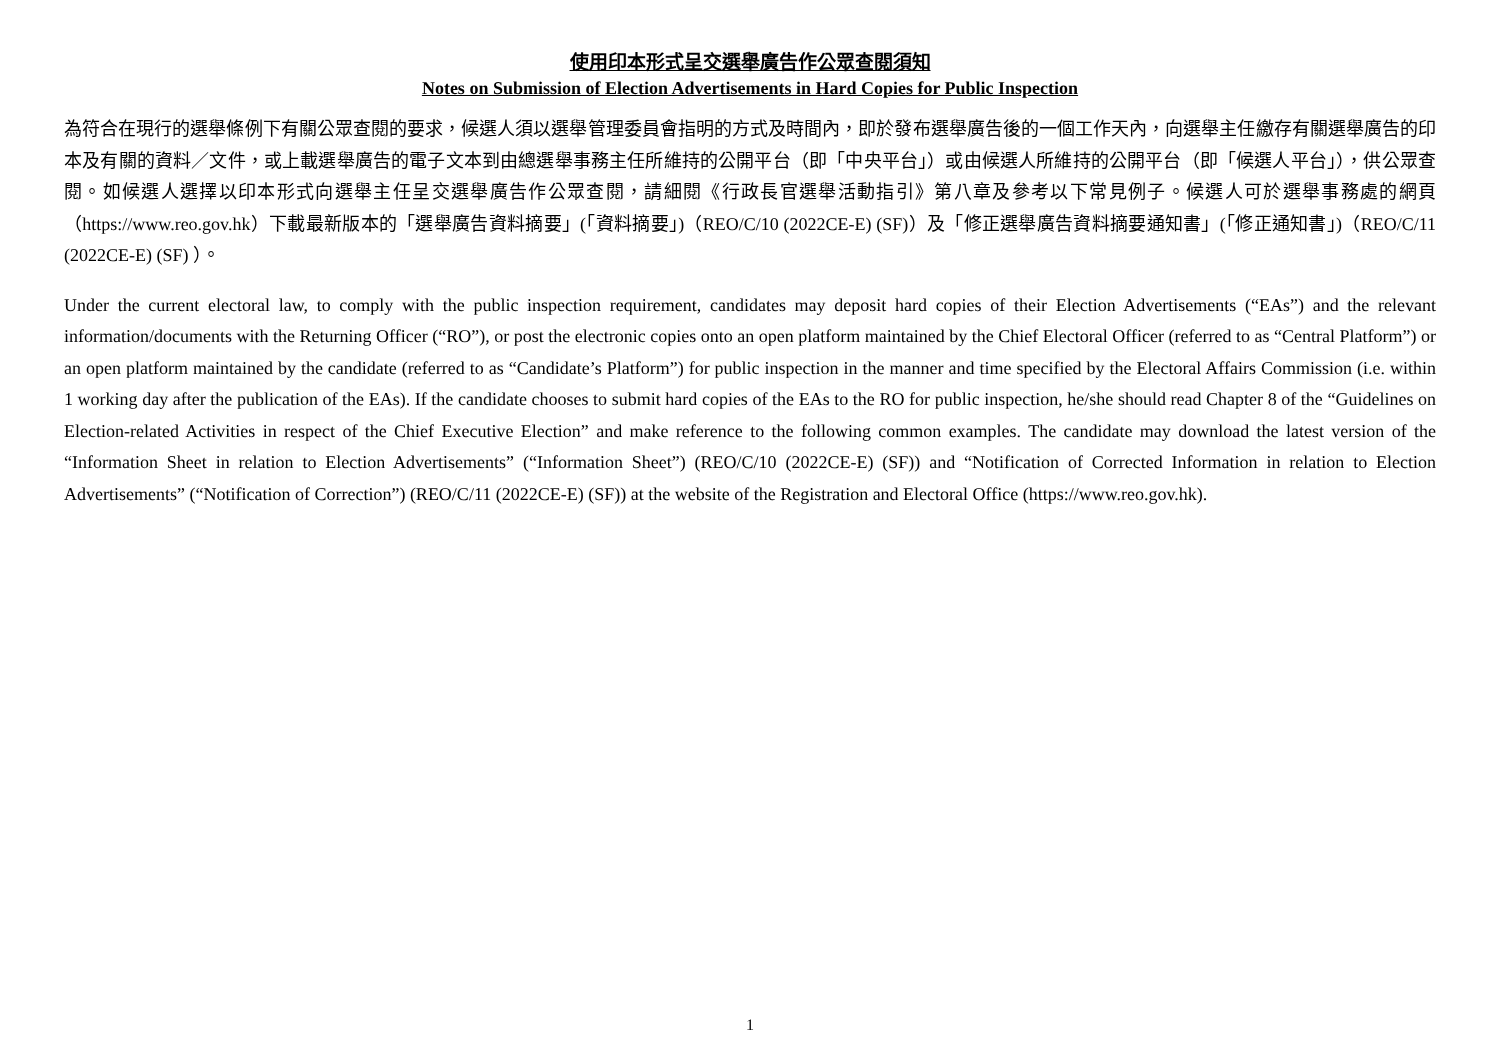使用印本形式呈交選舉廣告作公眾查閱須知
Notes on Submission of Election Advertisements in Hard Copies for Public Inspection
為符合在現行的選舉條例下有關公眾查閱的要求，候選人須以選舉管理委員會指明的方式及時間內，即於發布選舉廣告後的一個工作天內，向選舉主任繳存有關選舉廣告的印本及有關的資料／文件，或上載選舉廣告的電子文本到由總選舉事務主任所維持的公開平台（即「中央平台」）或由候選人所維持的公開平台（即「候選人平台」），供公眾查閱。如候選人選擇以印本形式向選舉主任呈交選舉廣告作公眾查閱，請細閱《行政長官選舉活動指引》第八章及參考以下常見例子。候選人可於選舉事務處的網頁（https://www.reo.gov.hk）下載最新版本的「選舉廣告資料摘要」(「資料摘要」)（REO/C/10 (2022CE-E) (SF)）及「修正選舉廣告資料摘要通知書」(「修正通知書」)（REO/C/11 (2022CE-E) (SF) ）。
Under the current electoral law, to comply with the public inspection requirement, candidates may deposit hard copies of their Election Advertisements (“EAs”) and the relevant information/documents with the Returning Officer (“RO”), or post the electronic copies onto an open platform maintained by the Chief Electoral Officer (referred to as “Central Platform”) or an open platform maintained by the candidate (referred to as “Candidate’s Platform”) for public inspection in the manner and time specified by the Electoral Affairs Commission (i.e. within 1 working day after the publication of the EAs). If the candidate chooses to submit hard copies of the EAs to the RO for public inspection, he/she should read Chapter 8 of the “Guidelines on Election-related Activities in respect of the Chief Executive Election” and make reference to the following common examples. The candidate may download the latest version of the “Information Sheet in relation to Election Advertisements” (“Information Sheet”) (REO/C/10 (2022CE-E) (SF)) and “Notification of Corrected Information in relation to Election Advertisements” (“Notification of Correction”) (REO/C/11 (2022CE-E) (SF)) at the website of the Registration and Electoral Office (https://www.reo.gov.hk).
1